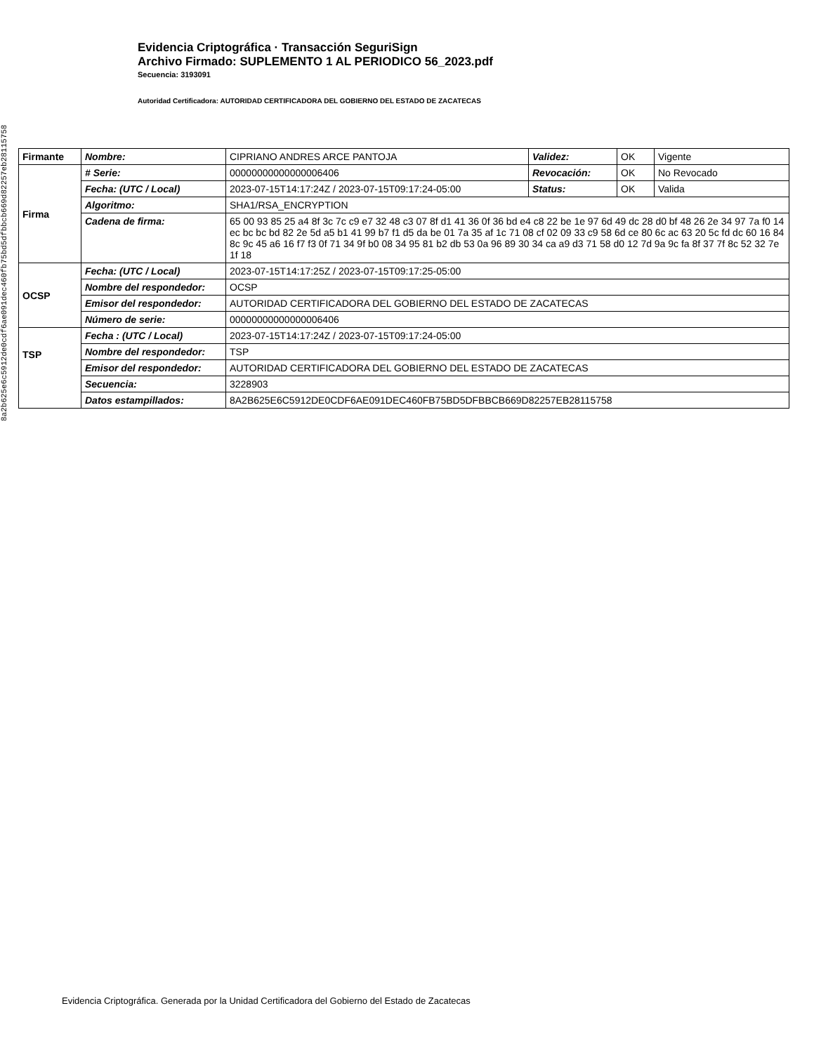8a2b625e6c5912de0cdf6ae091dec460fb75bd5dfbbcb669d82257eb28115758
Evidencia Criptográfica · Transacción SeguriSign
Archivo Firmado: SUPLEMENTO 1 AL PERIODICO 56_2023.pdf
Secuencia: 3193091
Autoridad Certificadora: AUTORIDAD CERTIFICADORA DEL GOBIERNO DEL ESTADO DE ZACATECAS
| Firmante | Nombre : | CIPRIANO ANDRES ARCE PANTOJA | Validez: | OK | Vigente |
| Firma | # Serie: | 00000000000000006406 | Revocación: | OK | No Revocado |
| | Fecha: (UTC / Local) | 2023-07-15T14:17:24Z / 2023-07-15T09:17:24-05:00 | Status: | OK | Valida |
| | Algoritmo: | SHA1/RSA_ENCRYPTION | | | |
| | Cadena de firma: | 65 00 93 85 25 a4 8f 3c 7c c9 e7 32 48 c3 07 8f d1 41 36 0f 36 bd e4 c8 22 be 1e 97 6d 49 dc 28 d0 bf 48 26 2e 34 97 7a f0 14 ec bc bc bd 82 2e 5d a5 b1 41 99 b7 f1 d5 da be 01 7a 35 af 1c 71 08 cf 02 09 33 c9 58 6d ce 80 6c ac 63 20 5c fd dc 60 16 84 8c 9c 45 a6 16 f7 f3 0f 71 34 9f b0 08 34 95 81 b2 db 53 0a 96 89 30 34 ca a9 d3 71 58 d0 12 7d 9a 9c fa 8f 37 7f 8c 52 32 7e 1f 18 | | | |
| OCSP | Fecha: (UTC / Local) | 2023-07-15T14:17:25Z / 2023-07-15T09:17:25-05:00 | | | |
| | Nombre del respondedor: | OCSP | | | |
| | Emisor del respondedor: | AUTORIDAD CERTIFICADORA DEL GOBIERNO DEL ESTADO DE ZACATECAS | | | |
| | Número de serie: | 00000000000000006406 | | | |
| TSP | Fecha : (UTC / Local) | 2023-07-15T14:17:24Z / 2023-07-15T09:17:24-05:00 | | | |
| | Nombre del respondedor: | TSP | | | |
| | Emisor del respondedor: | AUTORIDAD CERTIFICADORA DEL GOBIERNO DEL ESTADO DE ZACATECAS | | | |
| | Secuencia: | 3228903 | | | |
| | Datos estampillados: | 8A2B625E6C5912DE0CDF6AE091DEC460FB75BD5DFBBCB669D82257EB28115758 | | | |
Evidencia Criptográfica. Generada por la Unidad Certificadora del Gobierno del Estado de Zacatecas